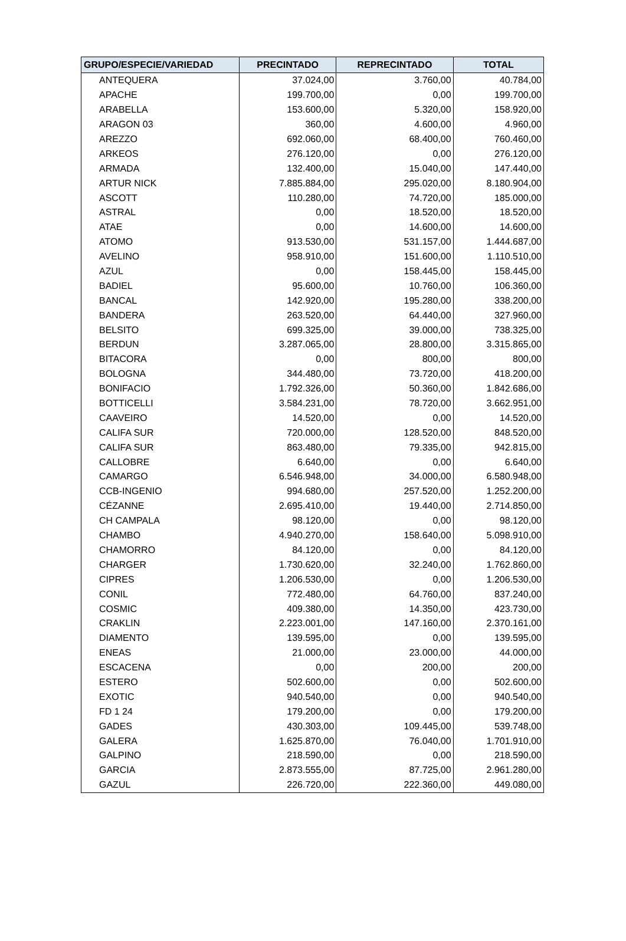| GRUPO/ESPECIE/VARIEDAD | PRECINTADO | REPRECINTADO | TOTAL |
| --- | --- | --- | --- |
| ANTEQUERA | 37.024,00 | 3.760,00 | 40.784,00 |
| APACHE | 199.700,00 | 0,00 | 199.700,00 |
| ARABELLA | 153.600,00 | 5.320,00 | 158.920,00 |
| ARAGON 03 | 360,00 | 4.600,00 | 4.960,00 |
| AREZZO | 692.060,00 | 68.400,00 | 760.460,00 |
| ARKEOS | 276.120,00 | 0,00 | 276.120,00 |
| ARMADA | 132.400,00 | 15.040,00 | 147.440,00 |
| ARTUR NICK | 7.885.884,00 | 295.020,00 | 8.180.904,00 |
| ASCOTT | 110.280,00 | 74.720,00 | 185.000,00 |
| ASTRAL | 0,00 | 18.520,00 | 18.520,00 |
| ATAE | 0,00 | 14.600,00 | 14.600,00 |
| ATOMO | 913.530,00 | 531.157,00 | 1.444.687,00 |
| AVELINO | 958.910,00 | 151.600,00 | 1.110.510,00 |
| AZUL | 0,00 | 158.445,00 | 158.445,00 |
| BADIEL | 95.600,00 | 10.760,00 | 106.360,00 |
| BANCAL | 142.920,00 | 195.280,00 | 338.200,00 |
| BANDERA | 263.520,00 | 64.440,00 | 327.960,00 |
| BELSITO | 699.325,00 | 39.000,00 | 738.325,00 |
| BERDUN | 3.287.065,00 | 28.800,00 | 3.315.865,00 |
| BITACORA | 0,00 | 800,00 | 800,00 |
| BOLOGNA | 344.480,00 | 73.720,00 | 418.200,00 |
| BONIFACIO | 1.792.326,00 | 50.360,00 | 1.842.686,00 |
| BOTTICELLI | 3.584.231,00 | 78.720,00 | 3.662.951,00 |
| CAAVEIRO | 14.520,00 | 0,00 | 14.520,00 |
| CALIFA SUR | 720.000,00 | 128.520,00 | 848.520,00 |
| CALIFA SUR | 863.480,00 | 79.335,00 | 942.815,00 |
| CALLOBRE | 6.640,00 | 0,00 | 6.640,00 |
| CAMARGO | 6.546.948,00 | 34.000,00 | 6.580.948,00 |
| CCB-INGENIO | 994.680,00 | 257.520,00 | 1.252.200,00 |
| CÉZANNE | 2.695.410,00 | 19.440,00 | 2.714.850,00 |
| CH CAMPALA | 98.120,00 | 0,00 | 98.120,00 |
| CHAMBO | 4.940.270,00 | 158.640,00 | 5.098.910,00 |
| CHAMORRO | 84.120,00 | 0,00 | 84.120,00 |
| CHARGER | 1.730.620,00 | 32.240,00 | 1.762.860,00 |
| CIPRES | 1.206.530,00 | 0,00 | 1.206.530,00 |
| CONIL | 772.480,00 | 64.760,00 | 837.240,00 |
| COSMIC | 409.380,00 | 14.350,00 | 423.730,00 |
| CRAKLIN | 2.223.001,00 | 147.160,00 | 2.370.161,00 |
| DIAMENTO | 139.595,00 | 0,00 | 139.595,00 |
| ENEAS | 21.000,00 | 23.000,00 | 44.000,00 |
| ESCACENA | 0,00 | 200,00 | 200,00 |
| ESTERO | 502.600,00 | 0,00 | 502.600,00 |
| EXOTIC | 940.540,00 | 0,00 | 940.540,00 |
| FD 1 24 | 179.200,00 | 0,00 | 179.200,00 |
| GADES | 430.303,00 | 109.445,00 | 539.748,00 |
| GALERA | 1.625.870,00 | 76.040,00 | 1.701.910,00 |
| GALPINO | 218.590,00 | 0,00 | 218.590,00 |
| GARCIA | 2.873.555,00 | 87.725,00 | 2.961.280,00 |
| GAZUL | 226.720,00 | 222.360,00 | 449.080,00 |